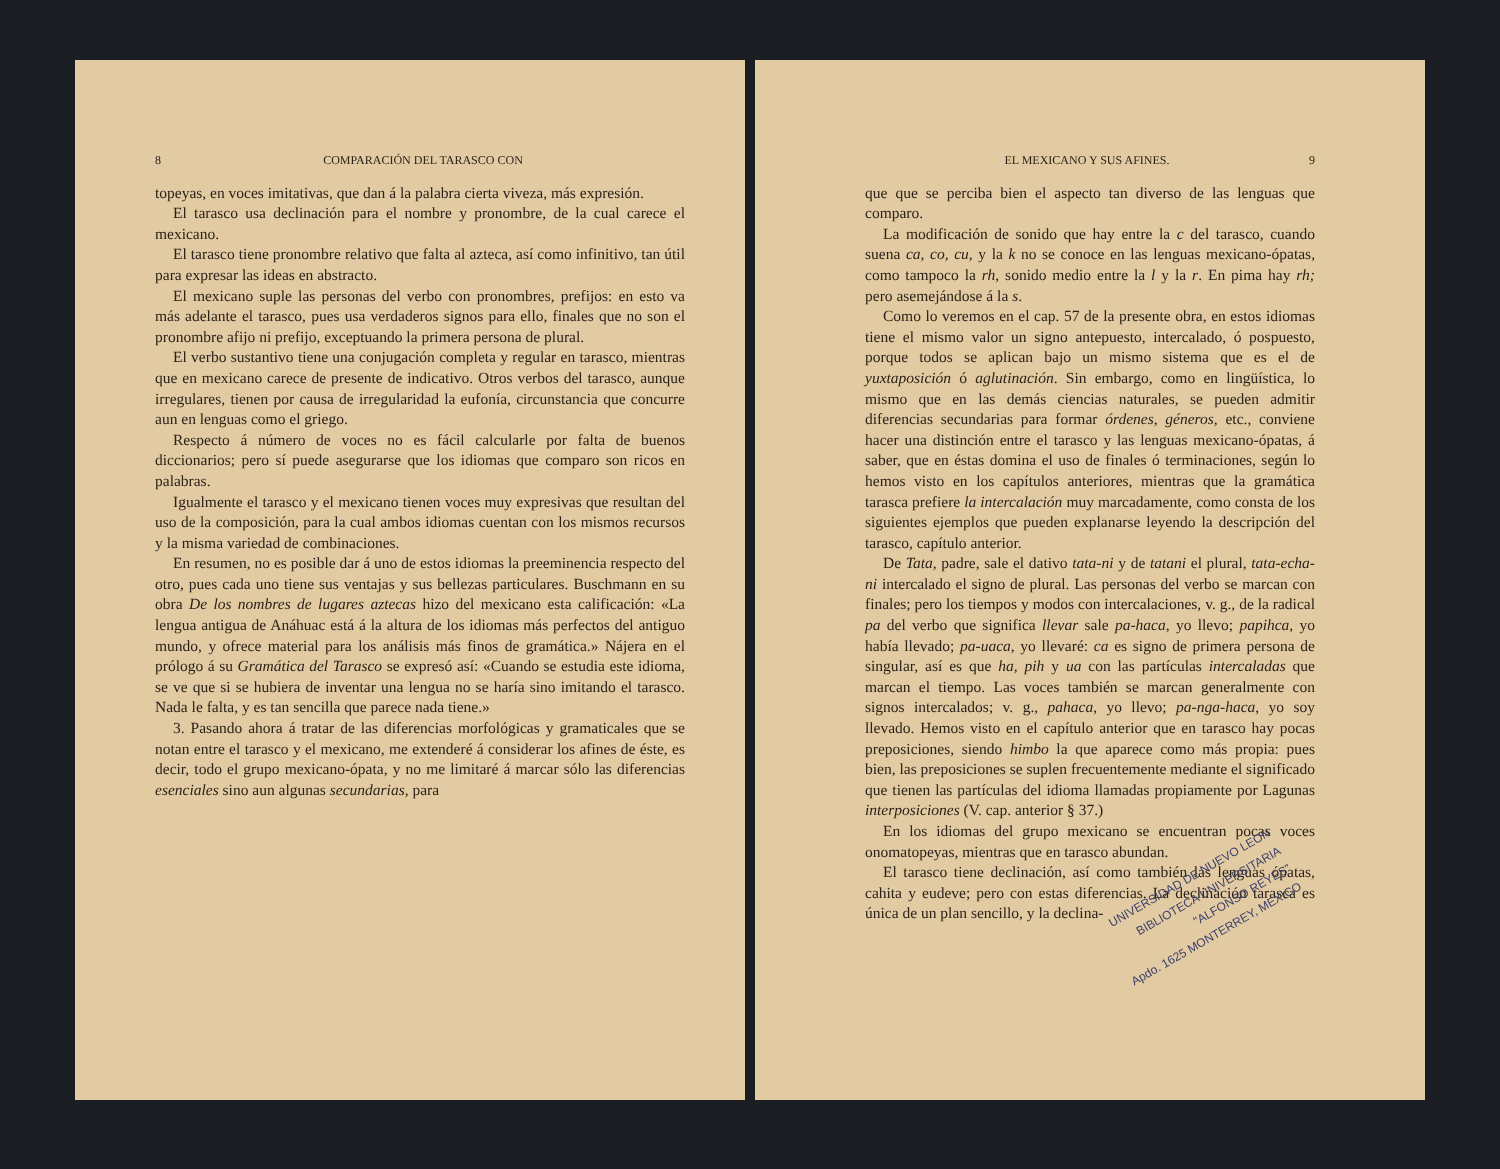8 COMPARACIÓN DEL TARASCO CON
topeyas, en voces imitativas, que dan á la palabra cierta viveza, más expresión.
El tarasco usa declinación para el nombre y pronombre, de la cual carece el mexicano.
El tarasco tiene pronombre relativo que falta al azteca, así como infinitivo, tan útil para expresar las ideas en abstracto.
El mexicano suple las personas del verbo con pronombres, prefijos: en esto va más adelante el tarasco, pues usa verdaderos signos para ello, finales que no son el pronombre afijo ni prefijo, exceptuando la primera persona de plural.
El verbo sustantivo tiene una conjugación completa y regular en tarasco, mientras que en mexicano carece de presente de indicativo. Otros verbos del tarasco, aunque irregulares, tienen por causa de irregularidad la eufonía, circunstancia que concurre aun en lenguas como el griego.
Respecto á número de voces no es fácil calcularle por falta de buenos diccionarios; pero sí puede asegurarse que los idiomas que comparo son ricos en palabras.
Igualmente el tarasco y el mexicano tienen voces muy expresivas que resultan del uso de la composición, para la cual ambos idiomas cuentan con los mismos recursos y la misma variedad de combinaciones.
En resumen, no es posible dar á uno de estos idiomas la preeminencia respecto del otro, pues cada uno tiene sus ventajas y sus bellezas particulares. Buschmann en su obra De los nombres de lugares aztecas hizo del mexicano esta calificación: «La lengua antigua de Anáhuac está á la altura de los idiomas más perfectos del antiguo mundo, y ofrece material para los análisis más finos de gramática.» Nájera en el prólogo á su Gramática del Tarasco se expresó así: «Cuando se estudia este idioma, se ve que si se hubiera de inventar una lengua no se haría sino imitando el tarasco. Nada le falta, y es tan sencilla que parece nada tiene.»
3. Pasando ahora á tratar de las diferencias morfológicas y gramaticales que se notan entre el tarasco y el mexicano, me extenderé á considerar los afines de éste, es decir, todo el grupo mexicano-ópata, y no me limitaré á marcar sólo las diferencias esenciales sino aun algunas secundarias, para
EL MEXICANO Y SUS AFINES. 9
que que se perciba bien el aspecto tan diverso de las lenguas que comparo.
La modificación de sonido que hay entre la c del tarasco, cuando suena ca, co, cu, y la k no se conoce en las lenguas mexicano-ópatas, como tampoco la rh, sonido medio entre la l y la r. En pima hay rh; pero asemejándose á la s.
Como lo veremos en el cap. 57 de la presente obra, en estos idiomas tiene el mismo valor un signo antepuesto, intercalado, ó pospuesto, porque todos se aplican bajo un mismo sistema que es el de yuxtaposición ó aglutinación. Sin embargo, como en lingüística, lo mismo que en las demás ciencias naturales, se pueden admitir diferencias secundarias para formar órdenes, géneros, etc., conviene hacer una distinción entre el tarasco y las lenguas mexicano-ópatas, á saber, que en éstas domina el uso de finales ó terminaciones, según lo hemos visto en los capítulos anteriores, mientras que la gramática tarasca prefiere la intercalación muy marcadamente, como consta de los siguientes ejemplos que pueden explanarse leyendo la descripción del tarasco, capítulo anterior.
De Tata, padre, sale el dativo tata-ni y de tatani el plural, tata-echa-ni intercalado el signo de plural. Las personas del verbo se marcan con finales; pero los tiempos y modos con intercalaciones, v. g., de la radical pa del verbo que significa llevar sale pa-haca, yo llevo; papihca, yo había llevado; pa-uaca, yo llevaré: ca es signo de primera persona de singular, así es que ha, pih y ua con las partículas intercaladas que marcan el tiempo. Las voces también se marcan generalmente con signos intercalados; v. g., pahaca, yo llevo; pa-nga-haca, yo soy llevado. Hemos visto en el capítulo anterior que en tarasco hay pocas preposiciones, siendo himbo la que aparece como más propia: pues bien, las preposiciones se suplen frecuentemente mediante el significado que tienen las partículas del idioma llamadas propiamente por Lagunas interposiciones (V. cap. anterior § 37.)
En los idiomas del grupo mexicano se encuentran pocas voces onomatopeyas, mientras que en tarasco abundan.
El tarasco tiene declinación, así como también las lenguas ópatas, cahita y eudeve; pero con estas diferencias. La declinación tarasca es única de un plan sencillo, y la declina-
UNIVERSIDAD DE NUEVO LEON
BIBLIOTECA UNIVERSITARIA
"ALFONSO REYES"
Apdo. 1625 MONTERREY, MEXICO